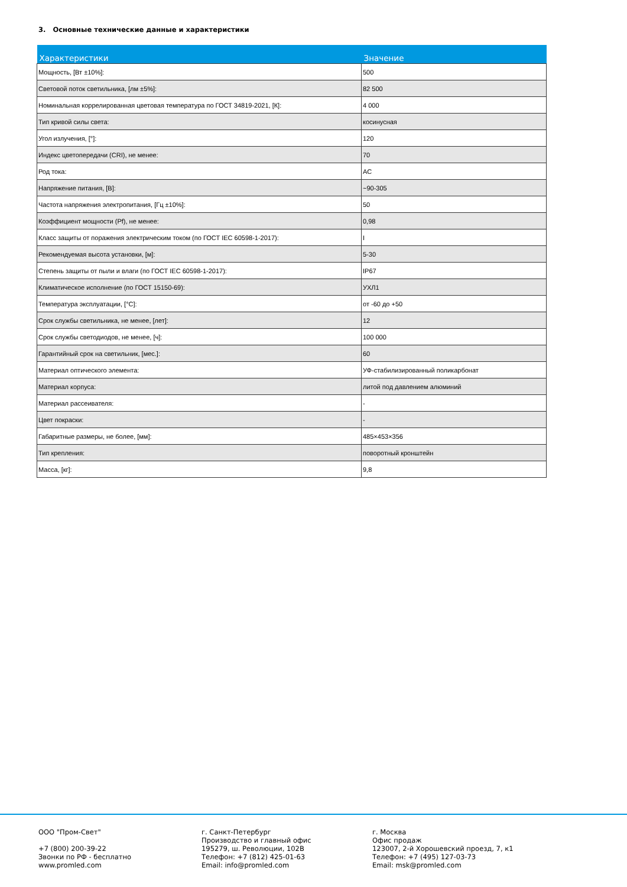3. Основные технические данные и характеристики
| Характеристики | Значение |
| --- | --- |
| Мощность, [Вт ±10%]: | 500 |
| Световой поток светильника, [лм ±5%]: | 82 500 |
| Номинальная коррелированная цветовая температура по ГОСТ 34819-2021, [К]: | 4 000 |
| Тип кривой силы света: | косинусная |
| Угол излучения, [°]: | 120 |
| Индекс цветопередачи (CRI), не менее: | 70 |
| Род тока: | AC |
| Напряжение питания, [В]: | ~90-305 |
| Частота напряжения электропитания, [Гц ±10%]: | 50 |
| Коэффициент мощности (Pf), не менее: | 0,98 |
| Класс защиты от поражения электрическим током (по ГОСТ IEC 60598-1-2017): | I |
| Рекомендуемая высота установки, [м]: | 5-30 |
| Степень защиты от пыли и влаги (по ГОСТ IEC 60598-1-2017): | IP67 |
| Климатическое исполнение (по ГОСТ 15150-69): | УХЛ1 |
| Температура эксплуатации, [°C]: | от -60 до +50 |
| Срок службы светильника, не менее, [лет]: | 12 |
| Срок службы светодиодов, не менее, [ч]: | 100 000 |
| Гарантийный срок на светильник, [мес.]: | 60 |
| Материал оптического элемента: | УФ-стабилизированный поликарбонат |
| Материал корпуса: | литой под давлением алюминий |
| Материал рассеивателя: | - |
| Цвет покраски: | - |
| Габаритные размеры, не более, [мм]: | 485×453×356 |
| Тип крепления: | поворотный кронштейн |
| Масса, [кг]: | 9,8 |
ООО "Пром-Свет" +7 (800) 200-39-22 Звонки по РФ - бесплатно www.promled.com
г. Санкт-Петербург Производство и главный офис 195279, ш. Революции, 102В Телефон: +7 (812) 425-01-63 Email: info@promled.com
г. Москва Офис продаж 123007, 2-й Хорошевский проезд, 7, к1 Телефон: +7 (495) 127-03-73 Email: msk@promled.com